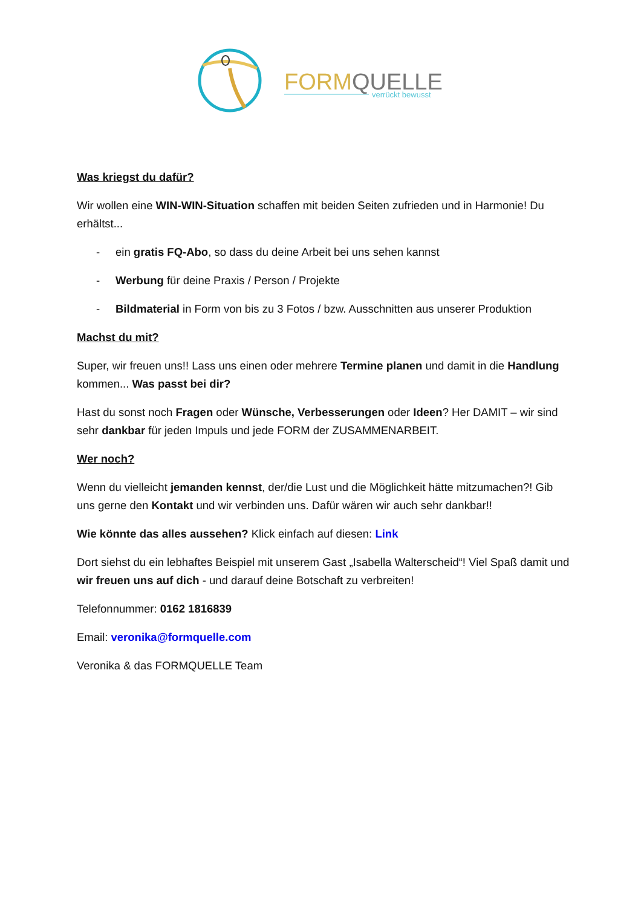FORMQUELLE
verrückt bewusst
Was kriegst du dafür?
Wir wollen eine WIN-WIN-Situation schaffen mit beiden Seiten zufrieden und in Harmonie! Du erhältst...
- ein gratis FQ-Abo, so dass du deine Arbeit bei uns sehen kannst
- Werbung für deine Praxis / Person / Projekte
- Bildmaterial in Form von bis zu 3 Fotos / bzw. Ausschnitten aus unserer Produktion
Machst du mit?
Super, wir freuen uns!! Lass uns einen oder mehrere Termine planen und damit in die Handlung kommen... Was passt bei dir?
Hast du sonst noch Fragen oder Wünsche, Verbesserungen oder Ideen? Her DAMIT – wir sind sehr dankbar für jeden Impuls und jede FORM der ZUSAMMENARBEIT.
Wer noch?
Wenn du vielleicht jemanden kennst, der/die Lust und die Möglichkeit hätte mitzumachen?! Gib uns gerne den Kontakt und wir verbinden uns. Dafür wären wir auch sehr dankbar!!
Wie könnte das alles aussehen? Klick einfach auf diesen: Link
Dort siehst du ein lebhaftes Beispiel mit unserem Gast „Isabella Walterscheid“! Viel Spaß damit und wir freuen uns auf dich - und darauf deine Botschaft zu verbreiten!
Telefonnummer: 0162 1816839
Email: veronika@formquelle.com
Veronika & das FORMQUELLE Team